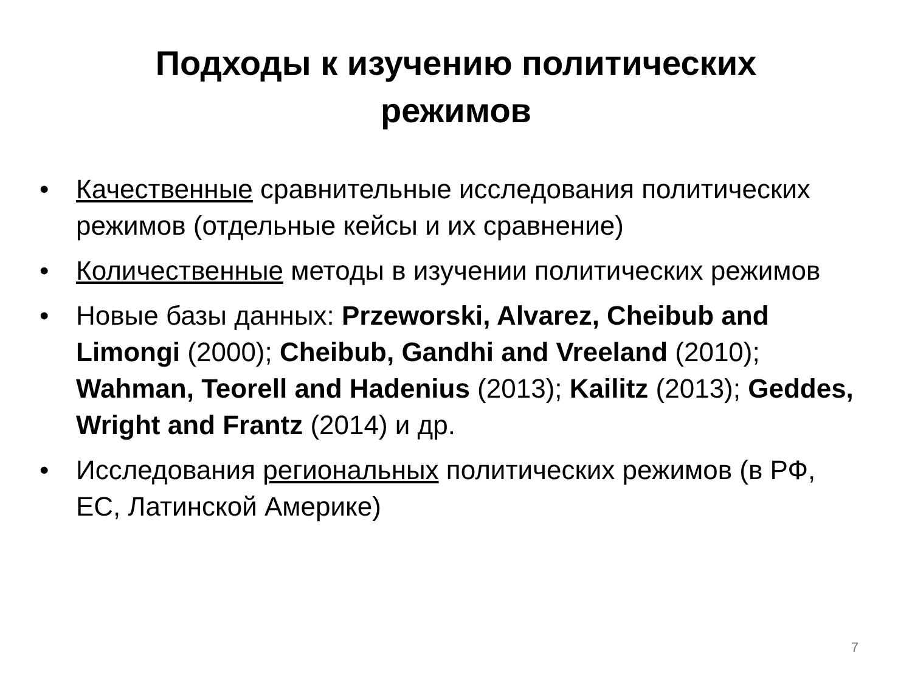Подходы к изучению политических
режимов
• Качественные сравнительные исследования политических режимов (отдельные кейсы и их сравнение)
• Количественные методы в изучении политических режимов
• Новые базы данных: Przeworski, Alvarez, Cheibub and Limongi (2000); Cheibub, Gandhi and Vreeland (2010); Wahman, Teorell and Hadenius (2013); Kailitz (2013); Geddes, Wright and Frantz (2014) и др.
• Исследования региональных политических режимов (в РФ, ЕС, Латинской Америке)
7